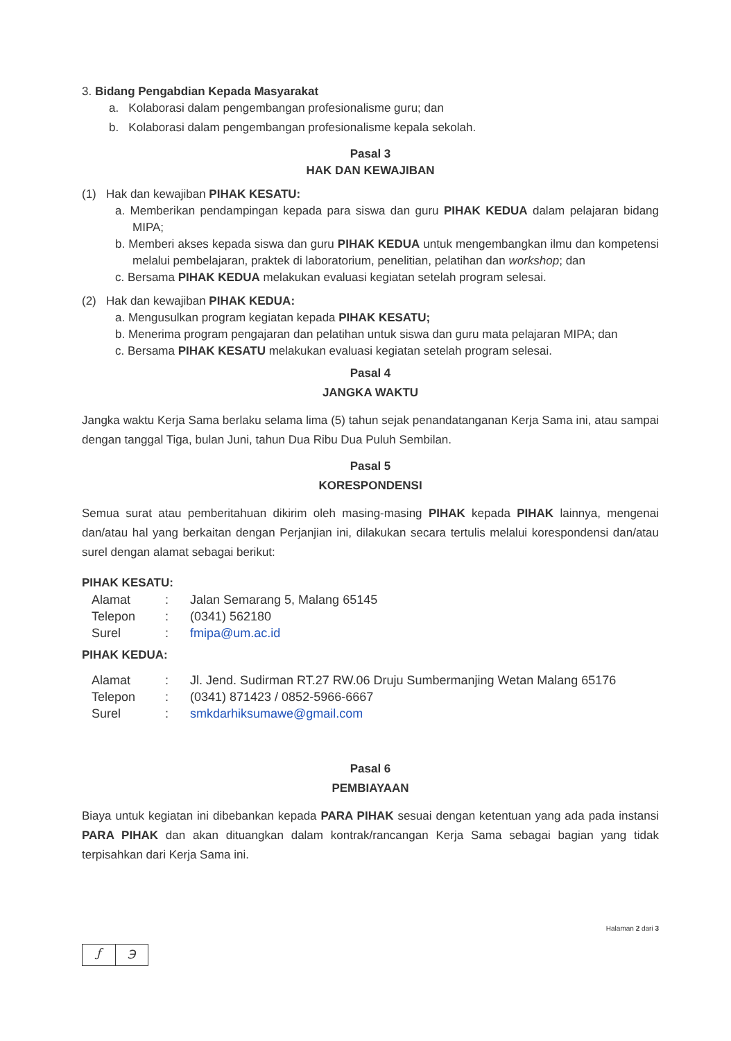3. Bidang Pengabdian Kepada Masyarakat
a. Kolaborasi dalam pengembangan profesionalisme guru; dan
b. Kolaborasi dalam pengembangan profesionalisme kepala sekolah.
Pasal 3
HAK DAN KEWAJIBAN
(1) Hak dan kewajiban PIHAK KESATU:
a. Memberikan pendampingan kepada para siswa dan guru PIHAK KEDUA dalam pelajaran bidang MIPA;
b. Memberi akses kepada siswa dan guru PIHAK KEDUA untuk mengembangkan ilmu dan kompetensi melalui pembelajaran, praktek di laboratorium, penelitian, pelatihan dan workshop; dan
c. Bersama PIHAK KEDUA melakukan evaluasi kegiatan setelah program selesai.
(2) Hak dan kewajiban PIHAK KEDUA:
a. Mengusulkan program kegiatan kepada PIHAK KESATU;
b. Menerima program pengajaran dan pelatihan untuk siswa dan guru mata pelajaran MIPA; dan
c. Bersama PIHAK KESATU melakukan evaluasi kegiatan setelah program selesai.
Pasal 4
JANGKA WAKTU
Jangka waktu Kerja Sama berlaku selama lima (5) tahun sejak penandatanganan Kerja Sama ini, atau sampai dengan tanggal Tiga, bulan Juni, tahun Dua Ribu Dua Puluh Sembilan.
Pasal 5
KORESPONDENSI
Semua surat atau pemberitahuan dikirim oleh masing-masing PIHAK kepada PIHAK lainnya, mengenai dan/atau hal yang berkaitan dengan Perjanjian ini, dilakukan secara tertulis melalui korespondensi dan/atau surel dengan alamat sebagai berikut:
PIHAK KESATU:
| Alamat | : | Jalan Semarang 5, Malang 65145 |
| Telepon | : | (0341) 562180 |
| Surel | : | fmipa@um.ac.id |
PIHAK KEDUA:
| Alamat | : | Jl. Jend. Sudirman RT.27 RW.06 Druju Sumbermanjing Wetan Malang 65176 |
| Telepon | : | (0341) 871423 / 0852-5966-6667 |
| Surel | : | smkdarhiksumawe@gmail.com |
Pasal 6
PEMBIAYAAN
Biaya untuk kegiatan ini dibebankan kepada PARA PIHAK sesuai dengan ketentuan yang ada pada instansi PARA PIHAK dan akan dituangkan dalam kontrak/rancangan Kerja Sama sebagai bagian yang tidak terpisahkan dari Kerja Sama ini.
Halaman 2 dari 3
ƒ ℈